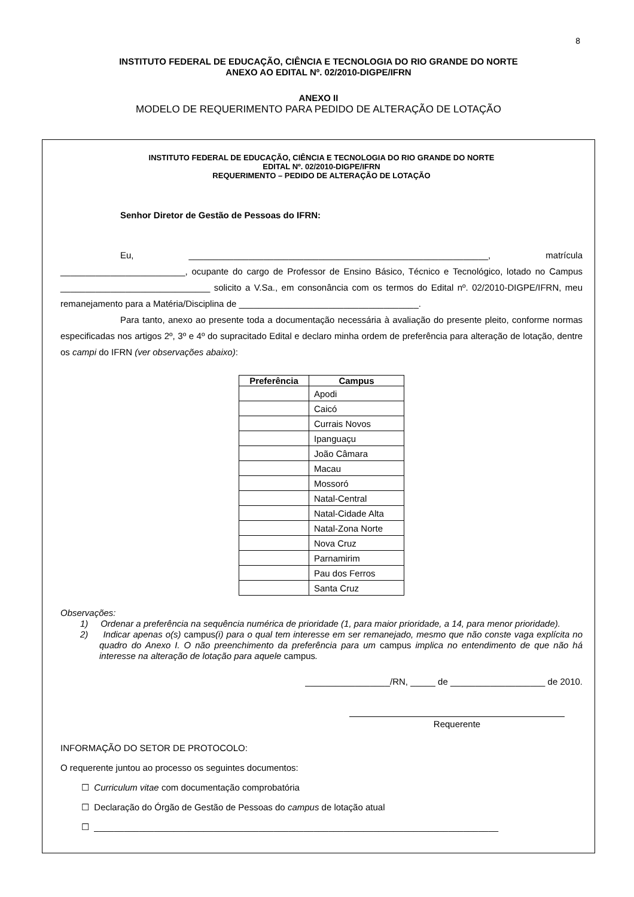8
INSTITUTO FEDERAL DE EDUCAÇÃO, CIÊNCIA E TECNOLOGIA DO RIO GRANDE DO NORTE
ANEXO AO EDITAL Nº. 02/2010-DIGPE/IFRN
ANEXO II
MODELO DE REQUERIMENTO PARA PEDIDO DE ALTERAÇÃO DE LOTAÇÃO
INSTITUTO FEDERAL DE EDUCAÇÃO, CIÊNCIA E TECNOLOGIA DO RIO GRANDE DO NORTE
EDITAL Nº. 02/2010-DIGPE/IFRN
REQUERIMENTO – PEDIDO DE ALTERAÇÃO DE LOTAÇÃO
Senhor Diretor de Gestão de Pessoas do IFRN:
Eu, ____________________________________________________________, matrícula _________________________, ocupante do cargo de Professor de Ensino Básico, Técnico e Tecnológico, lotado no Campus ______________________________ solicito a V.Sa., em consonância com os termos do Edital nº. 02/2010-DIGPE/IFRN, meu remanejamento para a Matéria/Disciplina de ____________________________________.
Para tanto, anexo ao presente toda a documentação necessária à avaliação do presente pleito, conforme normas especificadas nos artigos 2º, 3º e 4º do supracitado Edital e declaro minha ordem de preferência para alteração de lotação, dentre os campi do IFRN (ver observações abaixo):
| Preferência | Campus |
| --- | --- |
| | Apodi |
| | Caicó |
| | Currais Novos |
| | Ipanguaçu |
| | João Câmara |
| | Macau |
| | Mossoró |
| | Natal-Central |
| | Natal-Cidade Alta |
| | Natal-Zona Norte |
| | Nova Cruz |
| | Parnamirim |
| | Pau dos Ferros |
| | Santa Cruz |
Observações:
1) Ordenar a preferência na sequência numérica de prioridade (1, para maior prioridade, a 14, para menor prioridade).
2) Indicar apenas o(s) campus(i) para o qual tem interesse em ser remanejado, mesmo que não conste vaga explícita no quadro do Anexo I. O não preenchimento da preferência para um campus implica no entendimento de que não há interesse na alteração de lotação para aquele campus.
_________________/RN, _____ de ___________________ de 2010.
Requerente
INFORMAÇÃO DO SETOR DE PROTOCOLO:
O requerente juntou ao processo os seguintes documentos:
☐ Curriculum vitae com documentação comprobatória
☐ Declaração do Órgão de Gestão de Pessoas do campus de lotação atual
☐ _________________________________________________________________________________